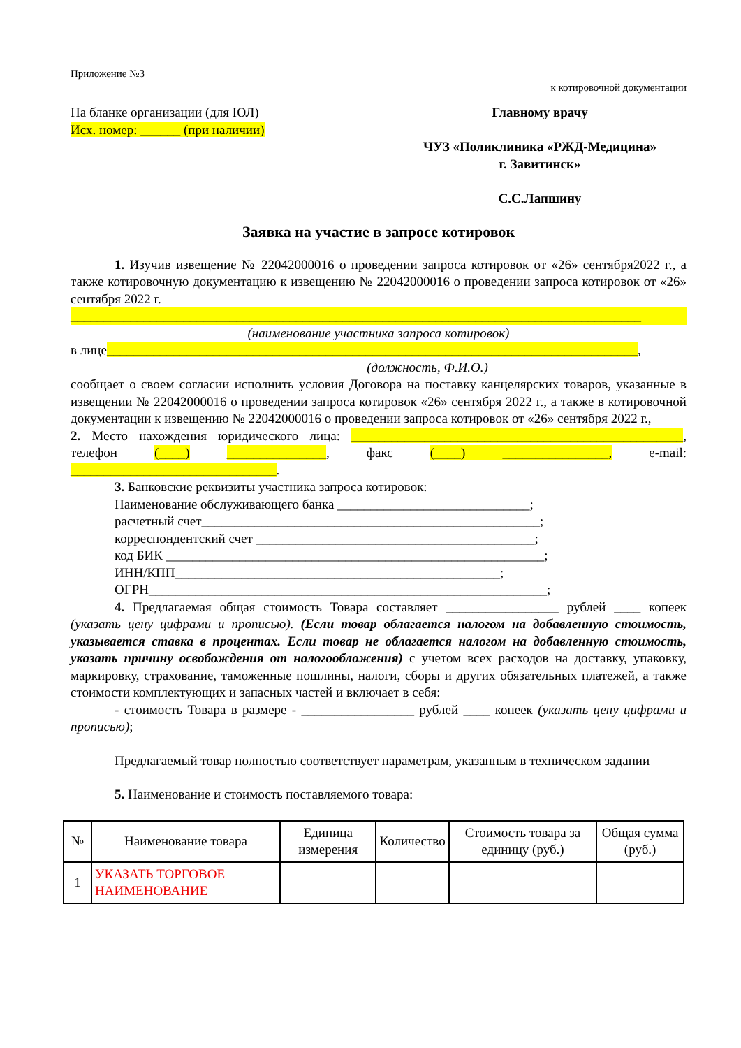Приложение №3
к котировочной документации
На бланке организации (для ЮЛ)
Исх. номер: ______ (при наличии)
Главному врачу
ЧУЗ «Поликлиника «РЖД-Медицина»
г. Завитинск»
С.С.Лапшину
Заявка на участие в запросе котировок
1. Изучив извещение № 22042000016 о проведении запроса котировок от «26» сентября2022 г., а также котировочную документацию к извещению № 22042000016 о проведении запроса котировок от «26» сентября 2022 г.
______________________________________________________________________________________
(наименование участника запроса котировок)
в лице________________________________________________________________________________,
(должность, Ф.И.О.)
сообщает о своем согласии исполнить условия Договора на поставку канцелярских товаров, указанные в извещении № 22042000016 о проведении запроса котировок «26» сентября 2022 г., а также в котировочной документации к извещению № 22042000016 о проведении запроса котировок от «26» сентября 2022 г.,
2. Место нахождения юридического лица: __________________________________________________, телефон (____) _______________, факс (____) ________________, e-mail: _______________________________.
3. Банковские реквизиты участника запроса котировок:
Наименование обслуживающего банка _____________________________;
расчетный счет___________________________________________________;
корреспондентский счет __________________________________________;
код БИК _________________________________________________________;
ИНН/КПП_________________________________________________;
ОГРН____________________________________________________________;
4. Предлагаемая общая стоимость Товара составляет _________________ рублей ____ копеек (указать цену цифрами и прописью). (Если товар облагается налогом на добавленную стоимость, указывается ставка в процентах. Если товар не облагается налогом на добавленную стоимость, указать причину освобождения от налогообложения) с учетом всех расходов на доставку, упаковку, маркировку, страхование, таможенные пошлины, налоги, сборы и других обязательных платежей, а также стоимости комплектующих и запасных частей и включает в себя:
- стоимость Товара в размере - _________________ рублей ____ копеек (указать цену цифрами и прописью);
Предлагаемый товар полностью соответствует параметрам, указанным в техническом задании
5. Наименование и стоимость поставляемого товара:
| № | Наименование товара | Единица измерения | Количество | Стоимость товара за единицу (руб.) | Общая сумма (руб.) |
| --- | --- | --- | --- | --- | --- |
| 1 | УКАЗАТЬ ТОРГОВОЕ НАИМЕНОВАНИЕ | | | | |